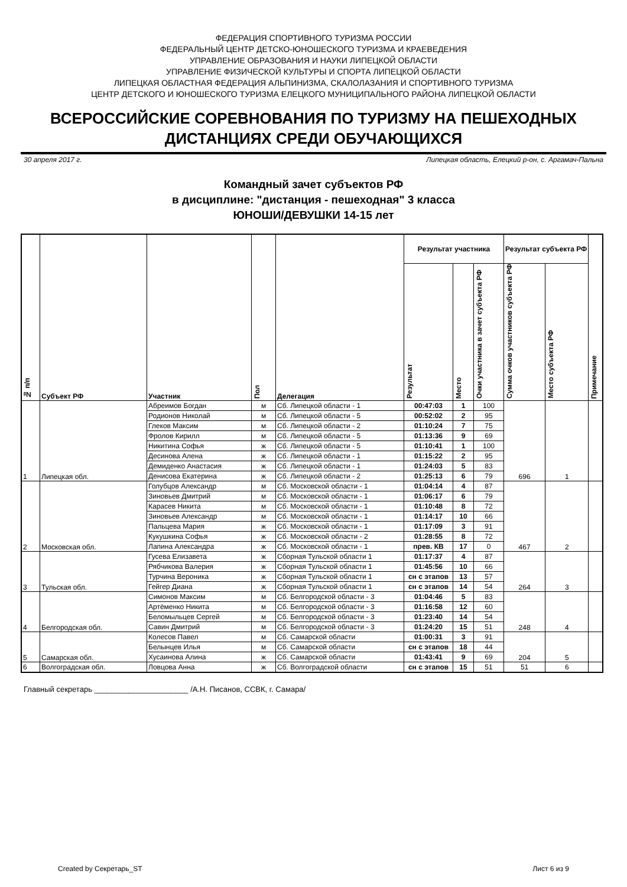ФЕДЕРАЦИЯ СПОРТИВНОГО ТУРИЗМА РОССИИ
ФЕДЕРАЛЬНЫЙ ЦЕНТР ДЕТСКО-ЮНОШЕСКОГО ТУРИЗМА И КРАЕВЕДЕНИЯ
УПРАВЛЕНИЕ ОБРАЗОВАНИЯ И НАУКИ ЛИПЕЦКОЙ ОБЛАСТИ
УПРАВЛЕНИЕ ФИЗИЧЕСКОЙ КУЛЬТУРЫ И СПОРТА ЛИПЕЦКОЙ ОБЛАСТИ
ЛИПЕЦКАЯ ОБЛАСТНАЯ ФЕДЕРАЦИЯ АЛЬПИНИЗМА, СКАЛОЛАЗАНИЯ И СПОРТИВНОГО ТУРИЗМА
ЦЕНТР ДЕТСКОГО И ЮНОШЕСКОГО ТУРИЗМА ЕЛЕЦКОГО МУНИЦИПАЛЬНОГО РАЙОНА ЛИПЕЦКОЙ ОБЛАСТИ
ВСЕРОССИЙСКИЕ СОРЕВНОВАНИЯ ПО ТУРИЗМУ НА ПЕШЕХОДНЫХ ДИСТАНЦИЯХ СРЕДИ ОБУЧАЮЩИХСЯ
30 апреля 2017 г. Липецкая область, Елецкий р-он, с. Аргамач-Пальна
Командный зачет субъектов РФ
в дисциплине: "дистанция - пешеходная" 3 класса
ЮНОШИ/ДЕВУШКИ 14-15 лет
| № п/п | Субъект РФ | Участник | Пол | Делегация | Результат участника | | | Результат субъекта РФ | | Примечание |
| --- | --- | --- | --- | --- | --- | --- | --- | --- | --- | --- |
| | | | | | Результат | Место | Очки участника в зачет субъекта РФ | Сумма очков участников субъекта РФ | Место субъекта РФ | |
| 1 | Липецкая обл. | Абреимов Богдан | м | Сб. Липецкой области - 1 | 00:47:03 | 1 | 100 | 696 | 1 | |
| | | Родионов Николай | м | Сб. Липецкой области - 5 | 00:52:02 | 2 | 95 | | | |
| | | Глеков Максим | м | Сб. Липецкой области - 2 | 01:10:24 | 7 | 75 | | | |
| | | Фролов Кирилл | м | Сб. Липецкой области - 5 | 01:13:36 | 9 | 69 | | | |
| | | Никитина Софья | ж | Сб. Липецкой области - 5 | 01:10:41 | 1 | 100 | | | |
| | | Десинова Алена | ж | Сб. Липецкой области - 1 | 01:15:22 | 2 | 95 | | | |
| | | Демиденко Анастасия | ж | Сб. Липецкой области - 1 | 01:24:03 | 5 | 83 | | | |
| | | Денисова Екатерина | ж | Сб. Липецкой области - 2 | 01:25:13 | 6 | 79 | | | |
| 2 | Московская обл. | Голубцов Александр | м | Сб. Московской области - 1 | 01:04:14 | 4 | 87 | 467 | 2 | |
| | | Зиновьев Дмитрий | м | Сб. Московской области - 1 | 01:06:17 | 6 | 79 | | | |
| | | Карасев Никита | м | Сб. Московской области - 1 | 01:10:48 | 8 | 72 | | | |
| | | Зиновьев Александр | м | Сб. Московской области - 1 | 01:14:17 | 10 | 66 | | | |
| | | Пальцева Мария | ж | Сб. Московской области - 1 | 01:17:09 | 3 | 91 | | | |
| | | Кукушкина Софья | ж | Сб. Московской области - 2 | 01:28:55 | 8 | 72 | | | |
| | | Лапина Александра | ж | Сб. Московской области - 1 | прев. КВ | 17 | 0 | | | |
| 3 | Тульская обл. | Гусева Елизавета | ж | Сборная Тульской области 1 | 01:17:37 | 4 | 87 | 264 | 3 | |
| | | Рябчикова Валерия | ж | Сборная Тульской области 1 | 01:45:56 | 10 | 66 | | | |
| | | Турчина Вероника | ж | Сборная Тульской области 1 | сн с этапов | 13 | 57 | | | |
| | | Гейгер Диана | ж | Сборная Тульской области 1 | сн с этапов | 14 | 54 | | | |
| 4 | Белгородская обл. | Симонов Максим | м | Сб. Белгородской области - 3 | 01:04:46 | 5 | 83 | 248 | 4 | |
| | | Артёменко Никита | м | Сб. Белгородской области - 3 | 01:16:58 | 12 | 60 | | | |
| | | Беломыльцев Сергей | м | Сб. Белгородской области - 3 | 01:23:40 | 14 | 54 | | | |
| | | Савин Дмитрий | м | Сб. Белгородской области - 3 | 01:24:20 | 15 | 51 | | | |
| 5 | Самарская обл. | Колесов Павел | м | Сб. Самарской области | 01:00:31 | 3 | 91 | 204 | 5 | |
| | | Белынцев Илья | м | Сб. Самарской области | сн с этапов | 18 | 44 | | | |
| | | Хусаинова Алина | ж | Сб. Самарской области | 01:43:41 | 9 | 69 | | | |
| 6 | Волгоградская обл. | Ловцова Анна | ж | Сб. Волгоградской области | сн с этапов | 15 | 51 | 51 | 6 | |
Главный секретарь ______________________ /А.Н. Писанов, ССВК, г. Самара/
Created by Секретарь_ST Лист 6 из 9